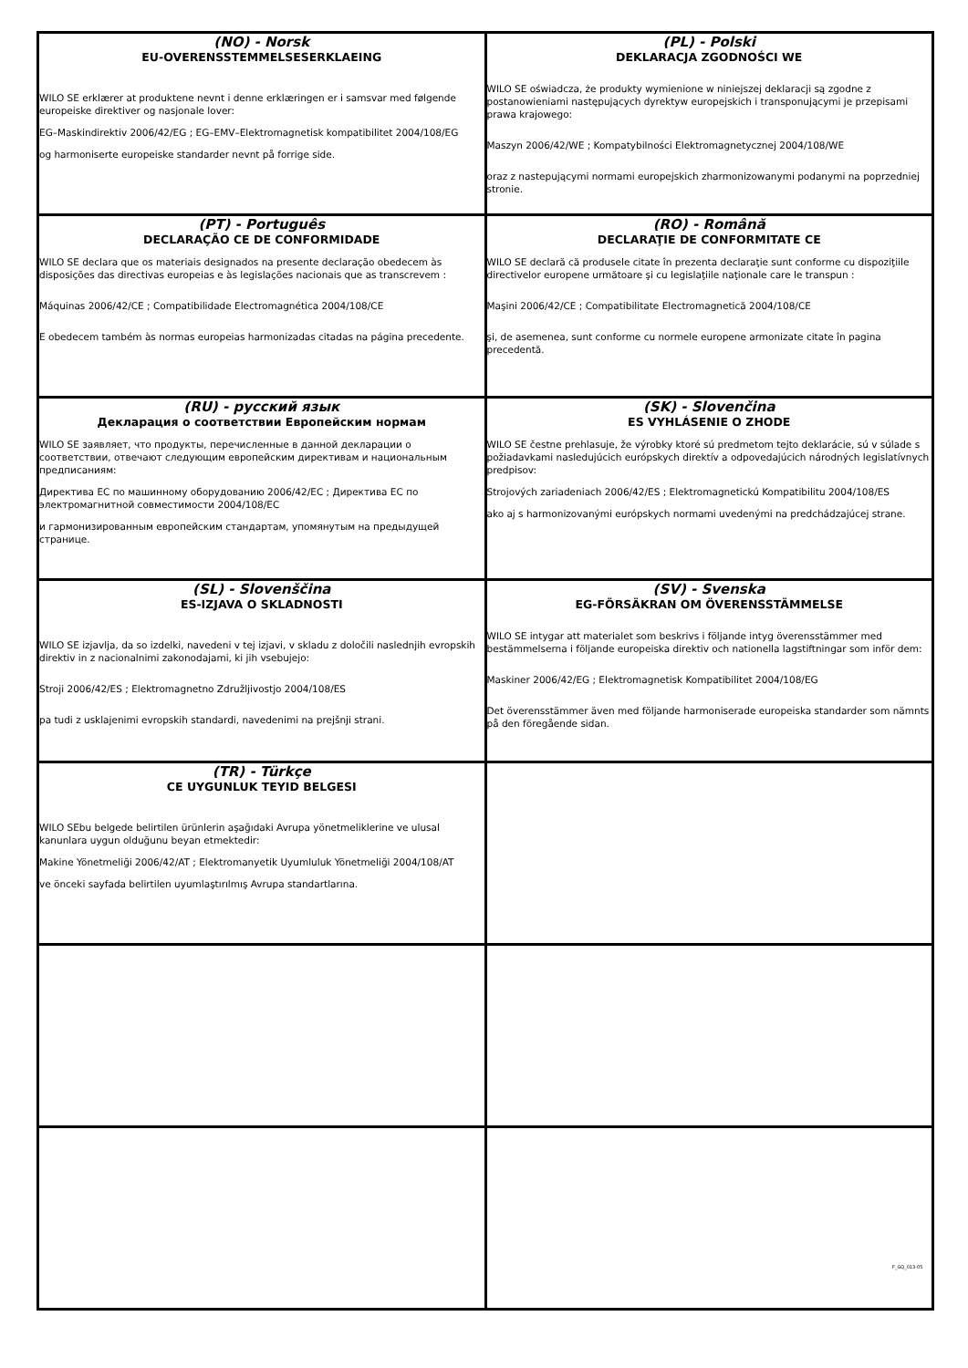| (NO) - Norsk EU-OVERENSSTEMMELSESERKLAEING WILO SE erklærer at produktene nevnt i denne erklæringen er i samsvar med følgende europeiske direktiver og nasjonale lover: EG–Maskindirektiv 2006/42/EG ; EG–EMV–Elektromagnetisk kompatibilitet 2004/108/EG og harmoniserte europeiske standarder nevnt på forrige side. | (PL) - Polski DEKLARACJA ZGODNOŚCI WE WILO SE oświadcza, że produkty wymienione w niniejszej deklaracji są zgodne z postanowieniami następujących dyrektyw europejskich i transponującymi je przepisami prawa krajowego: Maszyn 2006/42/WE ; Kompatybilności Elektromagnetycznej 2004/108/WE oraz z nastepującymi normami europejskich zharmonizowanymi podanymi na poprzedniej stronie. |
| (PT) - Português DECLARAÇÃO CE DE CONFORMIDADE WILO SE declara que os materiais designados na presente declaração obedecem às disposições das directivas europeias e às legislações nacionais que as transcrevem : Máquinas 2006/42/CE ; Compatibilidade Electromagnética 2004/108/CE E obedecem também às normas europeias harmonizadas citadas na página precedente. | (RO) - Română DECLARAŢIE DE CONFORMITATE CE WILO SE declară că produsele citate în prezenta declaraţie sunt conforme cu dispoziţiile directivelor europene următoare şi cu legislaţiile naţionale care le transpun : Maşini 2006/42/CE ; Compatibilitate Electromagnetică 2004/108/CE şi, de asemenea, sunt conforme cu normele europene armonizate citate în pagina precedentă. |
| (RU) - русский язык Декларация о соответствии Европейским нормам WILO SE заявляет, что продукты, перечисленные в данной декларации о соответствии, отвечают следующим европейским директивам и национальным предписаниям: Директива ЕС по машинному оборудованию 2006/42/EC ; Директива ЕС по электромагнитной совместимости 2004/108/EC и гармонизированным европейским стандартам, упомянутым на предыдущей странице. | (SK) - Slovenčina ES VYHLÁSENIE O ZHODE WILO SE čestne prehlasuje, že výrobky ktoré sú predmetom tejto deklarácie, sú v súlade s požiadavkami nasledujúcich európskych direktív a odpovedajúcich národných legislatívnych predpisov: Strojových zariadeniach 2006/42/ES ; Elektromagnetickú Kompatibilitu 2004/108/ES ako aj s harmonizovanými európskych normami uvedenými na predchádzajúcej strane. |
| (SL) - Slovenščina ES-IZJAVA O SKLADNOSTI WILO SE izjavlja, da so izdelki, navedeni v tej izjavi, v skladu z določili naslednjih evropskih direktiv in z nacionalnimi zakonodajami, ki jih vsebujejo: Stroji 2006/42/ES ; Elektromagnetno Združljivostjo 2004/108/ES pa tudi z usklajenimi evropskih standardi, navedenimi na prejšnji strani. | (SV) - Svenska EG-FÖRSÄKRAN OM ÖVERENSSTÄMMELSE WILO SE intygar att materialet som beskrivs i följande intyg överensstämmer med bestämmelserna i följande europeiska direktiv och nationella lagstiftningar som inför dem: Maskiner 2006/42/EG ; Elektromagnetisk Kompatibilitet 2004/108/EG Det överensstämmer även med följande harmoniserade europeiska standarder som nämnts på den föregående sidan. |
| (TR) - Türkçe CE UYGUNLUK TEYID BELGESI WILO SEbu belgede belirtilen ürünlerin aşağıdaki Avrupa yönetmeliklerine ve ulusal kanunlara uygun olduğunu beyan etmektedir: Makine Yönetmeliği 2006/42/AT ; Elektromanyetik Uyumluluk Yönetmeliği 2004/108/AT ve önceki sayfada belirtilen uyumlaştırılmış Avrupa standartlarına. | |
F_GQ_013-05